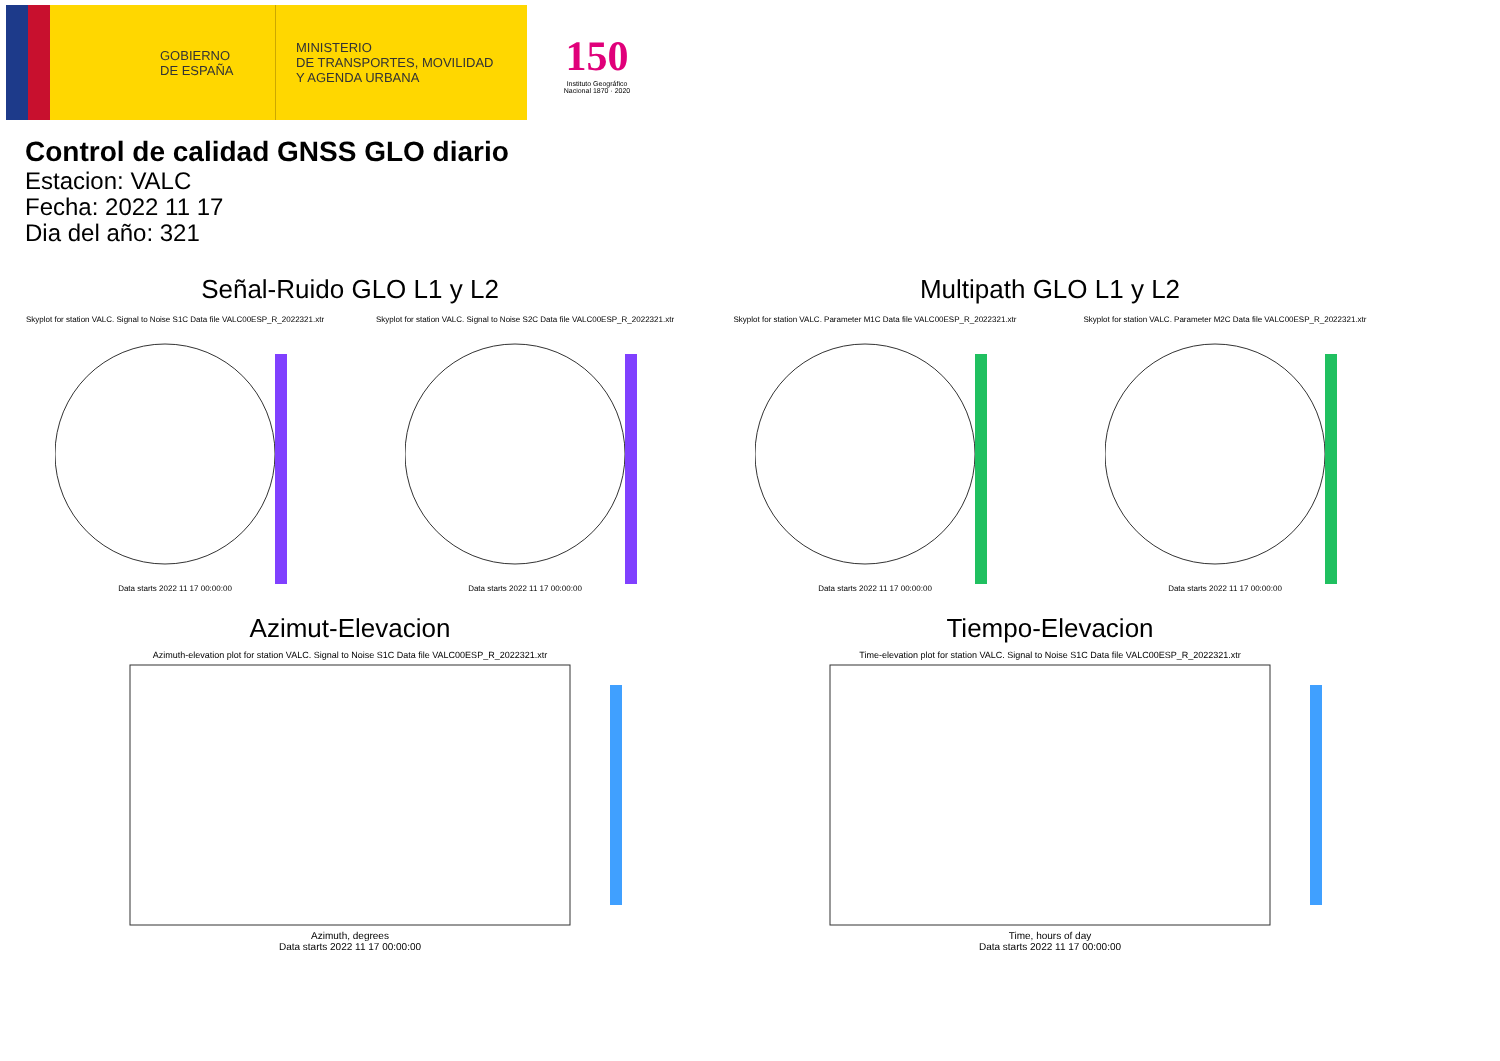GOBIERNO
DE ESPAÑA
MINISTERIO
DE TRANSPORTES, MOVILIDAD
Y AGENDA URBANA
150
Instituto Geográfico Nacional 1870 · 2020
Control de calidad GNSS GLO diario
Estacion: VALC
Fecha: 2022 11 17
Dia del año: 321
Señal-Ruido GLO L1 y L2
Skyplot for station VALC. Signal to Noise S1C Data file VALC00ESP_R_2022321.xtrData starts 2022 11 17 00:00:00
Skyplot for station VALC. Signal to Noise S2C Data file VALC00ESP_R_2022321.xtrData starts 2022 11 17 00:00:00
Multipath GLO L1 y L2
Skyplot for station VALC. Parameter M1C Data file VALC00ESP_R_2022321.xtrData starts 2022 11 17 00:00:00
Skyplot for station VALC. Parameter M2C Data file VALC00ESP_R_2022321.xtrData starts 2022 11 17 00:00:00
Azimut-Elevacion
Azimuth-elevation plot for station VALC. Signal to Noise S1C Data file VALC00ESP_R_2022321.xtr
Azimuth, degrees
Data starts 2022 11 17 00:00:00
Tiempo-Elevacion
Time-elevation plot for station VALC. Signal to Noise S1C Data file VALC00ESP_R_2022321.xtr
Time, hours of day
Data starts 2022 11 17 00:00:00